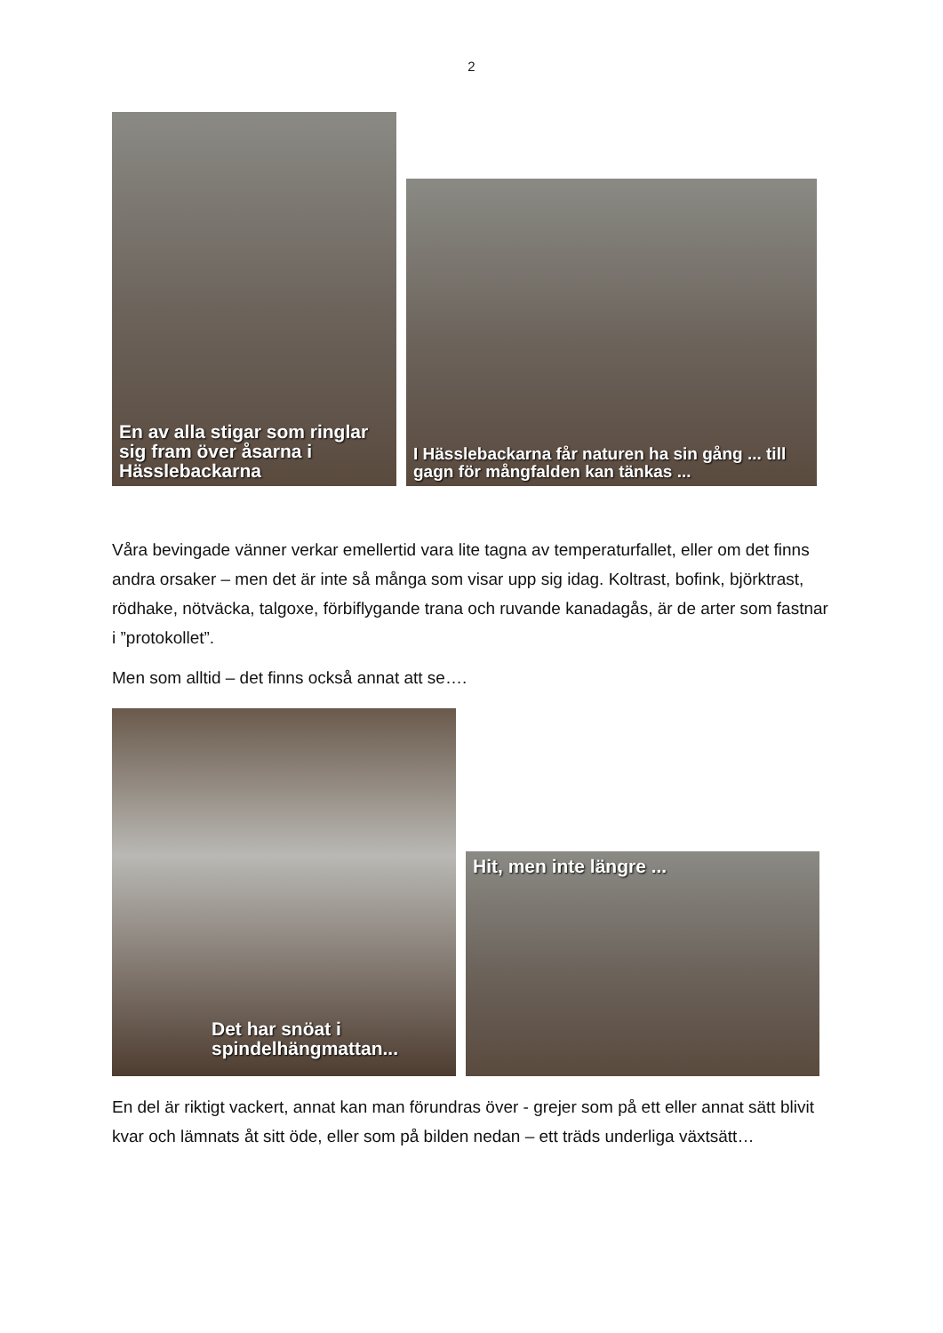2
En av alla stigar som ringlar sig fram över åsarna i Hässlebackarna
I Hässlebackarna får naturen ha sin gång ... till gagn för mångfalden kan tänkas ...
Våra bevingade vänner verkar emellertid vara lite tagna av temperaturfallet, eller om det finns andra orsaker – men det är inte så många som visar upp sig idag. Koltrast, bofink, björktrast, rödhake, nötväcka, talgoxe, förbiflygande trana och ruvande kanadagås, är de arter som fastnar i ”protokollet”.
Men som alltid – det finns också annat att se….
Det har snöat i spindelhängmattan...
Hit, men inte längre ...
En del är riktigt vackert, annat kan man förundras över - grejer som på ett eller annat sätt blivit kvar och lämnats åt sitt öde, eller som på bilden nedan – ett träds underliga växtsätt…